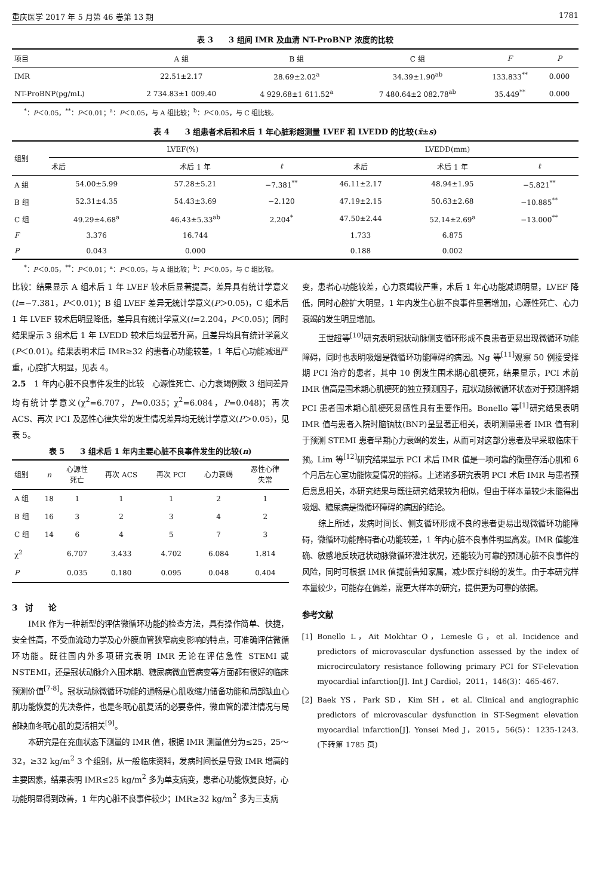重庆医学 2017 年 5 月第 46 卷第 13 期 1781
表 3　　3 组间 IMR 及血清 NT-ProBNP 浓度的比较
| 项目 | A 组 | B 组 | C 组 | F | P |
| --- | --- | --- | --- | --- | --- |
| IMR | 22.51±2.17 | 28.69±2.02<sup>a</sup> | 34.39±1.90<sup>ab</sup> | 133.833<sup>**</sup> | 0.000 |
| NT-ProBNP(pg/mL) | 2 734.83±1 009.40 | 4 929.68±1 611.52<sup>a</sup> | 7 480.64±2 082.78<sup>ab</sup> | 35.449<sup>**</sup> | 0.000 |
<sup>*</sup>：P＜0.05，<sup>**</sup>：P＜0.01；<sup>a</sup>：P＜0.05，与 A 组比较；<sup>b</sup>：P＜0.05，与 C 组比较。
表 4　　3 组患者术后和术后 1 年心脏彩超测量 LVEF 和 LVEDD 的比较(x̄±s)
| 组别 | LVEF(%) | | | LVEDD(mm) | | |
| --- | --- | --- | --- | --- | --- | --- |
| | 术后 | 术后 1 年 | t | 术后 | 术后 1 年 | t |
| A 组 | 54.00±5.99 | 57.28±5.21 | −7.381<sup>**</sup> | 46.11±2.17 | 48.94±1.95 | −5.821<sup>**</sup> |
| B 组 | 52.31±4.35 | 54.43±3.69 | −2.120 | 47.19±2.15 | 50.63±2.68 | −10.885<sup>**</sup> |
| C 组 | 49.29±4.68<sup>a</sup> | 46.43±5.33<sup>ab</sup> | 2.204<sup>*</sup> | 47.50±2.44 | 52.14±2.69<sup>a</sup> | −13.000<sup>**</sup> |
| F | 3.376 | 16.744 | | 1.733 | 6.875 | |
| P | 0.043 | 0.000 | | 0.188 | 0.002 | |
<sup>*</sup>：P＜0.05，<sup>**</sup>：P＜0.01；<sup>a</sup>：P＜0.05，与 A 组比较；<sup>b</sup>：P＜0.05，与 C 组比较。
比较：结果显示 A 组术后 1 年 LVEF 较术后显著提高，差异具有统计学意义(t=−7.381，P＜0.01)；B 组 LVEF 差异无统计学意义(P＞0.05)，C 组术后 1 年 LVEF 较术后明显降低，差异具有统计学意义(t=2.204，P＜0.05)；同时结果提示 3 组术后 1 年 LVEDD 较术后均显著升高，且差异均具有统计学意义(P＜0.01)。结果表明术后 IMR≥32 的患者心功能较差，1 年后心功能减退严重，心腔扩大明显，见表 4。
2.5　1 年内心脏不良事件发生的比较　心源性死亡、心力衰竭例数 3 组间差异均有统计学意义(χ<sup>2</sup>=6.707，P=0.035；χ<sup>2</sup>=6.084，P=0.048)；再次 ACS、再次 PCI 及恶性心律失常的发生情况差异均无统计学意义(P＞0.05)，见表 5。
表 5　　3 组术后 1 年内主要心脏不良事件发生的比较(n)
| 组别 | n | 心源性 死亡 | 再次 ACS | 再次 PCI | 心力衰竭 | 恶性心律 失常 |
| --- | --- | --- | --- | --- | --- | --- |
| A 组 | 18 | 1 | 1 | 1 | 2 | 1 |
| B 组 | 16 | 3 | 2 | 3 | 4 | 2 |
| C 组 | 14 | 6 | 4 | 5 | 7 | 3 |
| χ<sup>2</sup> | | 6.707 | 3.433 | 4.702 | 6.084 | 1.814 |
| P | | 0.035 | 0.180 | 0.095 | 0.048 | 0.404 |
3　讨　　论
IMR 作为一种新型的评估微循环功能的检查方法，具有操作简单、快捷，安全性高，不受血流动力学及心外膜血管狭窄病变影响的特点，可准确评估微循环功能。既往国内外多项研究表明 IMR 无论在评估急性 STEMI 或 NSTEMI，还是冠状动脉介入围术期、糖尿病微血管病变等方面都有很好的临床预测价值<sup>[7-8]</sup>。冠状动脉微循环功能的通畅是心肌收缩力储备功能和局部缺血心肌功能恢复的先决条件，也是冬眠心肌复活的必要条件，微血管的灌注情况与局部缺血冬眠心肌的复活相关<sup>[9]</sup>。
本研究是在充血状态下测量的 IMR 值，根据 IMR 测量值分为≤25，25～32，≥32 kg/m<sup>2</sup> 3 个组别，从一般临床资料，发病时间长是导致 IMR 增高的主要因素，结果表明 IMR≤25 kg/m<sup>2</sup> 多为单支病变，患者心功能恢复良好，心功能明显得到改善，1 年内心脏不良事件较少；IMR≥32 kg/m<sup>2</sup> 多为三支病
变，患者心功能较差，心力衰竭较严重，术后 1 年心功能减退明显，LVEF 降低，同时心腔扩大明显，1 年内发生心脏不良事件显著增加，心源性死亡、心力衰竭的发生明显增加。
王世超等<sup>[10]</sup>研究表明冠状动脉侧支循环形成不良患者更易出现微循环功能障碍，同时也表明吸烟是微循环功能障碍的病因。Ng 等<sup>[11]</sup>观察 50 例接受择期 PCI 治疗的患者，其中 10 例发生围术期心肌梗死，结果显示，PCI 术前 IMR 值高是围术期心肌梗死的独立预测因子，冠状动脉微循环状态对于预测择期 PCI 患者围术期心肌梗死易感性具有重要作用。Bonello 等<sup>[1]</sup>研究结果表明 IMR 值与患者入院时脑钠肽(BNP)呈显著正相关，表明测量患者 IMR 值有利于预测 STEMI 患者早期心力衰竭的发生，从而可对这部分患者及早采取临床干预。Lim 等<sup>[12]</sup>研究结果显示 PCI 术后 IMR 值是一项可靠的衡量存活心肌和 6 个月后左心室功能恢复情况的指标。上述诸多研究表明 PCI 术后 IMR 与患者预后息息相关，本研究结果与既往研究结果较为相似，但由于样本量较少未能得出吸烟、糖尿病是微循环障碍的病因的结论。
综上所述，发病时间长、侧支循环形成不良的患者更易出现微循环功能障碍，微循环功能障碍者心功能较差，1 年内心脏不良事件明显高发。IMR 值能准确、敏感地反映冠状动脉微循环灌注状况，还能较为可靠的预测心脏不良事件的风险，同时可根据 IMR 值提前告知家属，减少医疗纠纷的发生。由于本研究样本量较少，可能存在偏差，需更大样本的研究，提供更为可靠的依据。
参考文献
[1] Bonello L，Ait Mokhtar O，Lemesle G，et al. Incidence and predictors of microvascular dysfunction assessed by the index of microcirculatory resistance following primary PCI for ST-elevation myocardial infarction[J]. Int J Cardiol，2011，146(3)：465-467.
[2] Baek YS，Park SD，Kim SH，et al. Clinical and angiographic predictors of microvascular dysfunction in ST-Segment elevation myocardial infarction[J]. Yonsei Med J，2015，56(5)：1235-1243.　　　　(下转第 1785 页)